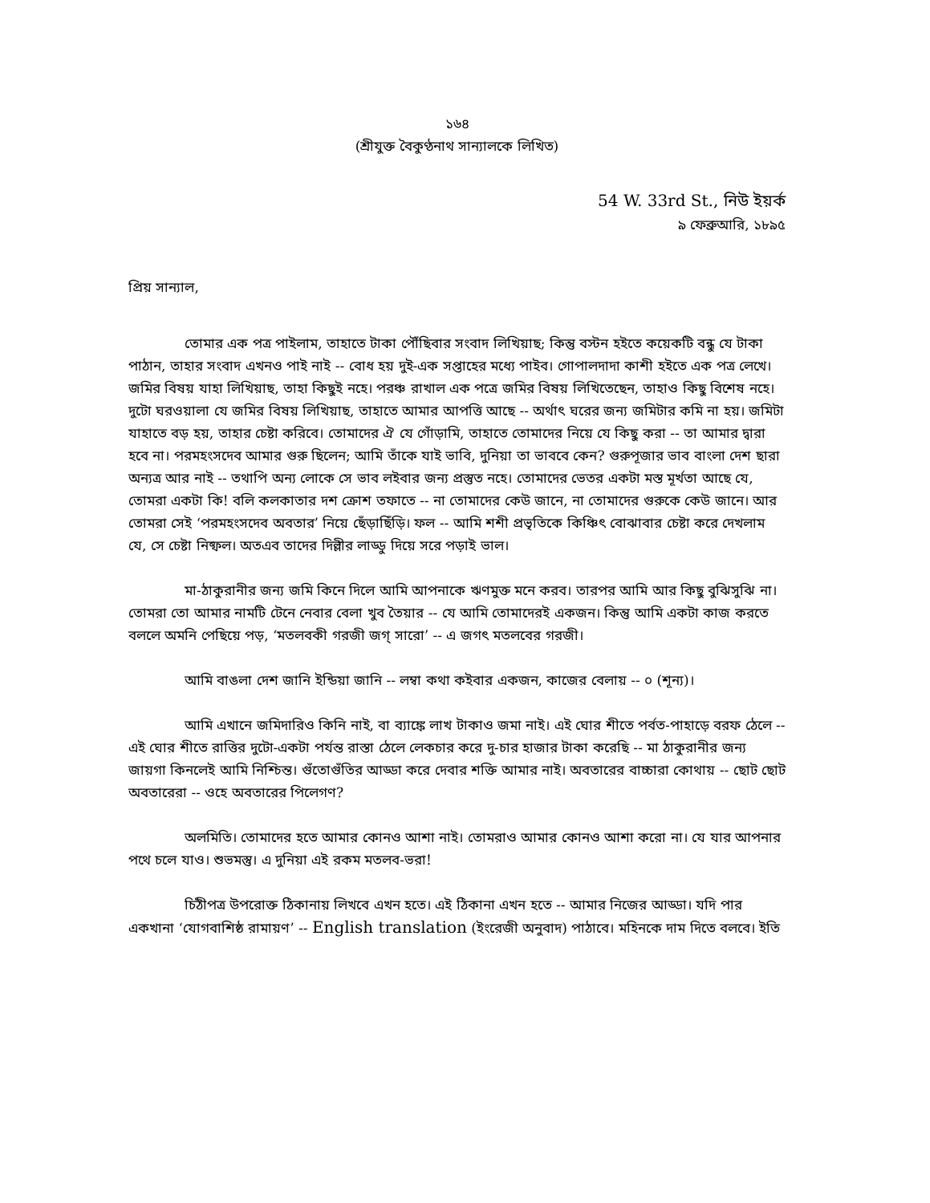১৬৪
(শ্রীযুক্ত বৈকুণ্ঠনাথ সান্যালকে লিখিত)
54 W. 33rd St., নিউ ইয়র্ক
৯ ফেব্রুআরি, ১৮৯৫
প্রিয় সান্যাল,
তোমার এক পত্র পাইলাম, তাহাতে টাকা পৌঁছিবার সংবাদ লিখিয়াছ; কিন্তু বস্টন হইতে কয়েকটি বন্ধু যে টাকা পাঠান, তাহার সংবাদ এখনও পাই নাই -- বোধ হয় দুই-এক সপ্তাহের মধ্যে পাইব। গোপালদাদা কাশী হইতে এক পত্র লেখে। জমির বিষয় যাহা লিখিয়াছ, তাহা কিছুই নহে। পরঞ্চ রাখাল এক পত্রে জমির বিষয় লিখিতেছেন, তাহাও কিছু বিশেষ নহে। দুটো ঘরওয়ালা যে জমির বিষয় লিখিয়াছ, তাহাতে আমার আপত্তি আছে -- অর্থাৎ ঘরের জন্য জমিটার কমি না হয়। জমিটা যাহাতে বড় হয়, তাহার চেষ্টা করিবে। তোমাদের ঐ যে গোঁড়ামি, তাহাতে তোমাদের নিয়ে যে কিছু করা -- তা আমার দ্বারা হবে না। পরমহংসদেব আমার গুরু ছিলেন; আমি তাঁকে যাই ভাবি, দুনিয়া তা ভাববে কেন? গুরুপূজার ভাব বাংলা দেশ ছারা অন্যত্র আর নাই -- তথাপি অন্য লোকে সে ভাব লইবার জন্য প্রস্তুত নহে। তোমাদের ভেতর একটা মস্ত মূর্খতা আছে যে, তোমরা একটা কি! বলি কলকাতার দশ ক্রোশ তফাতে -- না তোমাদের কেউ জানে, না তোমাদের গুরুকে কেউ জানে। আর তোমরা সেই ‘পরমহংসদেব অবতার’ নিয়ে ছেঁড়াছিঁড়ি। ফল -- আমি শশী প্রভৃতিকে কিঞ্চিৎ বোঝাবার চেষ্টা করে দেখলাম যে, সে চেষ্টা নিষ্ফল। অতএব তাদের দিল্লীর লাড্ডু দিয়ে সরে পড়াই ভাল।
মা-ঠাকুরানীর জন্য জমি কিনে দিলে আমি আপনাকে ঋণমুক্ত মনে করব। তারপর আমি আর কিছু বুঝিসুঝি না। তোমরা তো আমার নামটি টেনে নেবার বেলা খুব তৈয়ার -- যে আমি তোমাদেরই একজন। কিন্তু আমি একটা কাজ করতে বললে অমনি পেছিয়ে পড়, ‘মতলবকী গরজী জগ্ সারো’ -- এ জগৎ মতলবের গরজী।
আমি বাঙলা দেশ জানি ইন্ডিয়া জানি -- লম্বা কথা কইবার একজন, কাজের বেলায় -- ০ (শূন্য)।
আমি এখানে জমিদারিও কিনি নাই, বা ব্যাঙ্কে লাখ টাকাও জমা নাই। এই ঘোর শীতে পর্বত-পাহাড়ে বরফ ঠেলে -- এই ঘোর শীতে রাত্তির দুটো-একটা পর্যন্ত রাস্তা ঠেলে লেকচার করে দু-চার হাজার টাকা করেছি -- মা ঠাকুরানীর জন্য জায়গা কিনলেই আমি নিশ্চিন্ত। গুঁতোগুঁতির আড্ডা করে দেবার শক্তি আমার নাই। অবতারের বাচ্চারা কোথায় -- ছোট ছোট অবতারেরা -- ওহে অবতারের পিলেগণ?
অলমিতি। তোমাদের হতে আমার কোনও আশা নাই। তোমরাও আমার কোনও আশা করো না। যে যার আপনার পথে চলে যাও। শুভমস্তু। এ দুনিয়া এই রকম মতলব-ভরা!
চিঠীপত্র উপরোক্ত ঠিকানায় লিখবে এখন হতে। এই ঠিকানা এখন হতে -- আমার নিজের আড্ডা। যদি পার একখানা ‘যোগবাশিষ্ঠ রামায়ণ’ -- English translation (ইংরেজী অনুবাদ) পাঠাবে। মহিনকে দাম দিতে বলবে। ইতি